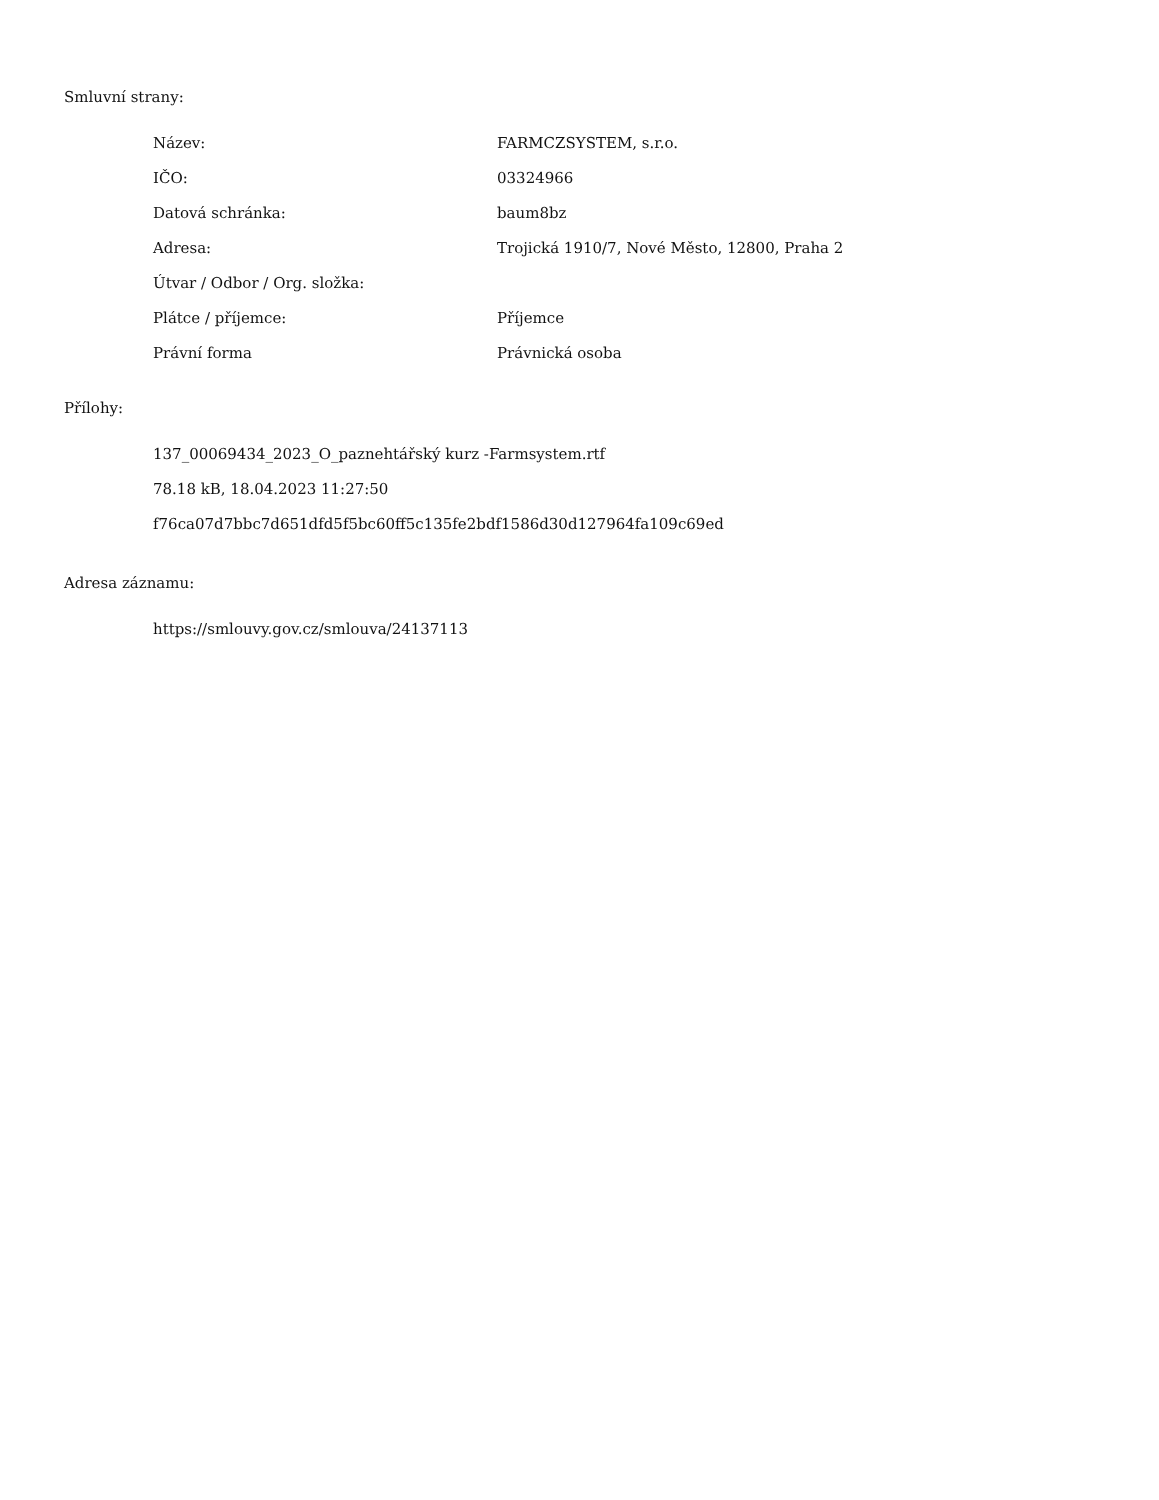Smluvní strany:
| Název: | FARMCZSYSTEM, s.r.o. |
| IČO: | 03324966 |
| Datová schránka: | baum8bz |
| Adresa: | Trojická 1910/7, Nové Město, 12800, Praha 2 |
| Útvar / Odbor / Org. složka: | |
| Plátce / příjemce: | Příjemce |
| Právní forma | Právnická osoba |
Přílohy:
137_00069434_2023_O_paznehtářský kurz -Farmsystem.rtf
78.18 kB, 18.04.2023 11:27:50
f76ca07d7bbc7d651dfd5f5bc60ff5c135fe2bdf1586d30d127964fa109c69ed
Adresa záznamu:
https://smlouvy.gov.cz/smlouva/24137113